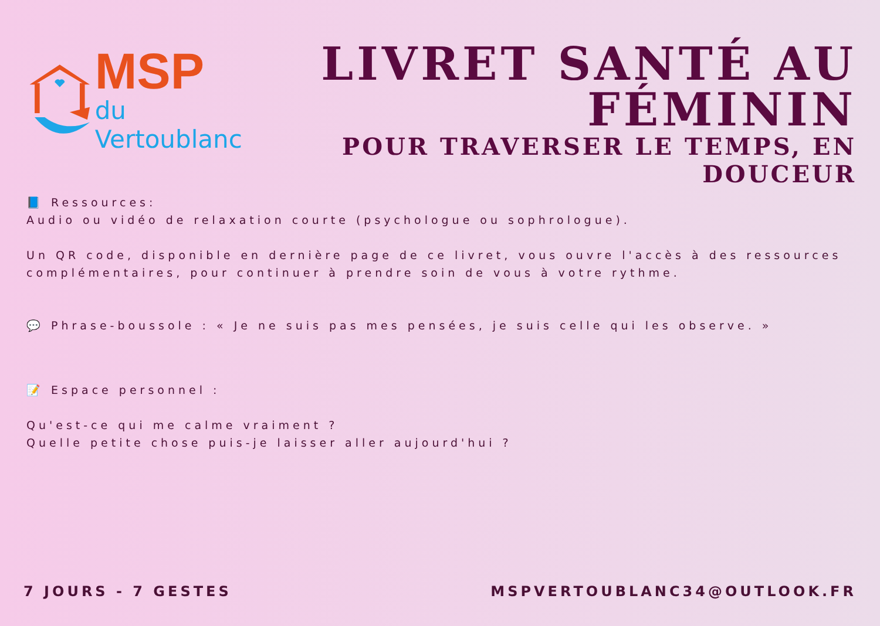MSP
du Vertoublanc
LIVRET SANTÉ AU FÉMININ
POUR TRAVERSER LE TEMPS, EN DOUCEUR
📘 Ressources:
Audio ou vidéo de relaxation courte (psychologue ou sophrologue).
Un QR code, disponible en dernière page de ce livret, vous ouvre l'accès à des ressources complémentaires, pour continuer à prendre soin de vous à votre rythme.
💬 Phrase-boussole : « Je ne suis pas mes pensées, je suis celle qui les observe. »
📝 Espace personnel :
Qu'est-ce qui me calme vraiment ?
Quelle petite chose puis-je laisser aller aujourd'hui ?
7 JOURS - 7 GESTES MSPVERTOUBLANC34@OUTLOOK.FR